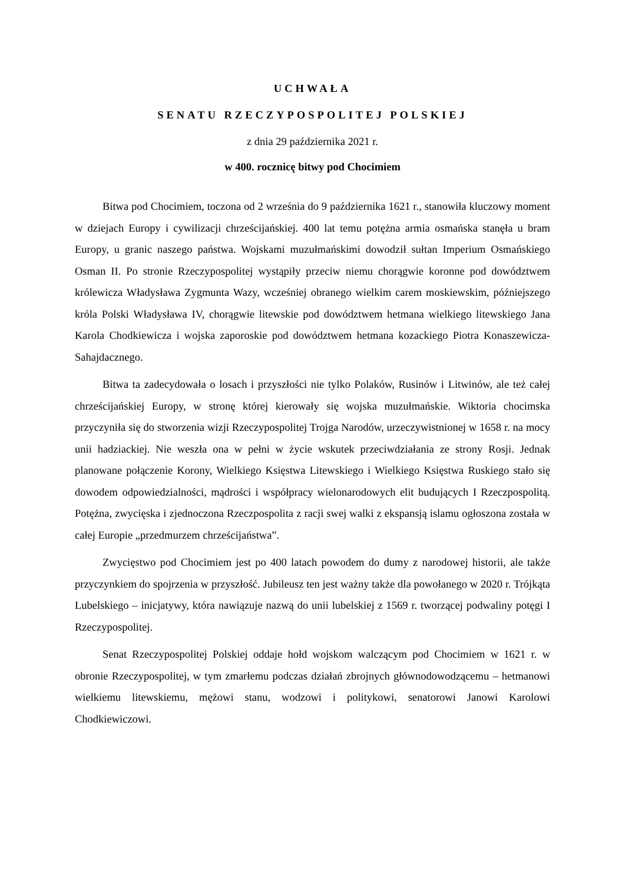UCHWAŁA
SENATU RZECZYPOSPOLITEJ POLSKIEJ
z dnia 29 października 2021 r.
w 400. rocznicę bitwy pod Chocimiem
Bitwa pod Chocimiem, toczona od 2 września do 9 października 1621 r., stanowiła kluczowy moment w dziejach Europy i cywilizacji chrześcijańskiej. 400 lat temu potężna armia osmańska stanęła u bram Europy, u granic naszego państwa. Wojskami muzułmańskimi dowodził sułtan Imperium Osmańskiego Osman II. Po stronie Rzeczypospolitej wystąpiły przeciw niemu chorągwie koronne pod dowództwem królewicza Władysława Zygmunta Wazy, wcześniej obranego wielkim carem moskiewskim, późniejszego króla Polski Władysława IV, chorągwie litewskie pod dowództwem hetmana wielkiego litewskiego Jana Karola Chodkiewicza i wojska zaporoskie pod dowództwem hetmana kozackiego Piotra Konaszewicza-Sahajdacznego.
Bitwa ta zadecydowała o losach i przyszłości nie tylko Polaków, Rusinów i Litwinów, ale też całej chrześcijańskiej Europy, w stronę której kierowały się wojska muzułmańskie. Wiktoria chocimska przyczyniła się do stworzenia wizji Rzeczypospolitej Trojga Narodów, urzeczywistnionej w 1658 r. na mocy unii hadziackiej. Nie weszła ona w pełni w życie wskutek przeciwdziałania ze strony Rosji. Jednak planowane połączenie Korony, Wielkiego Księstwa Litewskiego i Wielkiego Księstwa Ruskiego stało się dowodem odpowiedzialności, mądrości i współpracy wielonarodowych elit budujących I Rzeczpospolitą. Potężna, zwycięska i zjednoczona Rzeczpospolita z racji swej walki z ekspansją islamu ogłoszona została w całej Europie „przedmurzem chrześcijaństwa”.
Zwycięstwo pod Chocimiem jest po 400 latach powodem do dumy z narodowej historii, ale także przyczynkiem do spojrzenia w przyszłość. Jubileusz ten jest ważny także dla powołanego w 2020 r. Trójkąta Lubelskiego – inicjatywy, która nawiązuje nazwą do unii lubelskiej z 1569 r. tworzącej podwaliny potęgi I Rzeczypospolitej.
Senat Rzeczypospolitej Polskiej oddaje hołd wojskom walczącym pod Chocimiem w 1621 r. w obronie Rzeczypospolitej, w tym zmarłemu podczas działań zbrojnych głównodowodzącemu – hetmanowi wielkiemu litewskiemu, mężowi stanu, wodzowi i politykowi, senatorowi Janowi Karolowi Chodkiewiczowi.